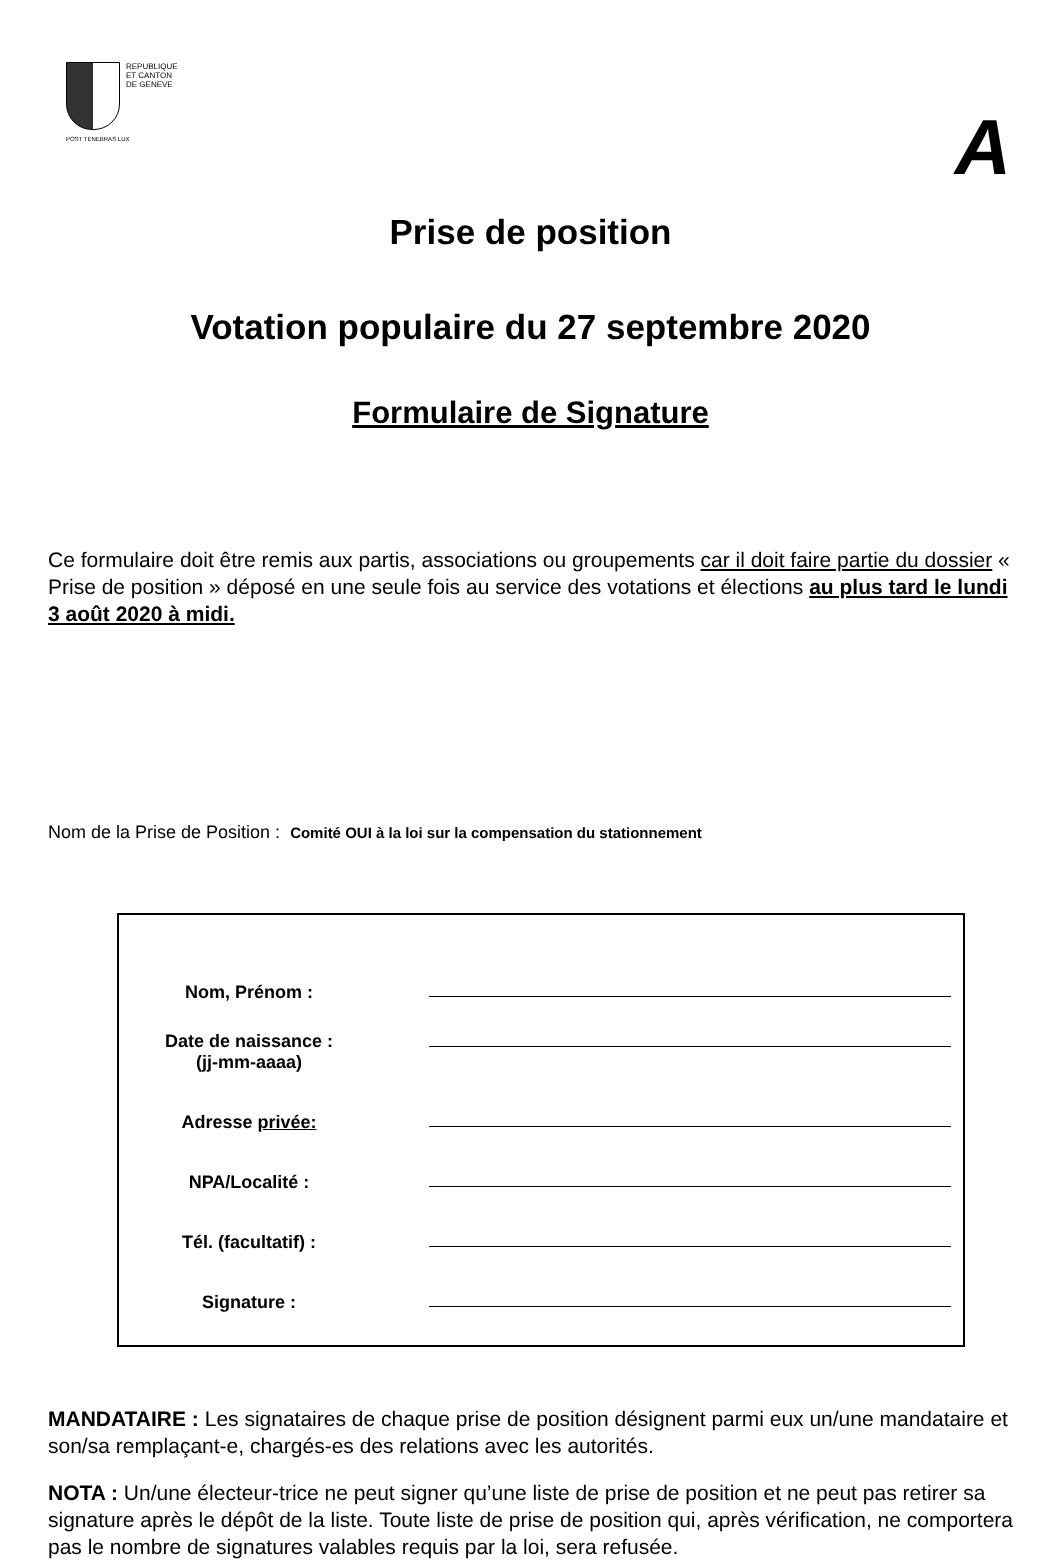REPUBLIQUE
ET CANTON
DE GENEVE
POST TENEBRAS LUX
A
Prise de position
Votation populaire du 27 septembre 2020
Formulaire de Signature
Ce formulaire doit être remis aux partis, associations ou groupements car il doit faire partie du dossier « Prise de position » déposé en une seule fois au service des votations et élections au plus tard le lundi 3 août 2020 à midi.
Nom de la Prise de Position : Comité OUI à la loi sur la compensation du stationnement
Nom, Prénom :
Date de naissance :
(jj-mm-aaaa)
Adresse privée:
NPA/Localité :
Tél. (facultatif) :
Signature :
MANDATAIRE : Les signataires de chaque prise de position désignent parmi eux un/une mandataire et son/sa remplaçant-e, chargés-es des relations avec les autorités.
NOTA : Un/une électeur-trice ne peut signer qu’une liste de prise de position et ne peut pas retirer sa signature après le dépôt de la liste. Toute liste de prise de position qui, après vérification, ne comportera pas le nombre de signatures valables requis par la loi, sera refusée.